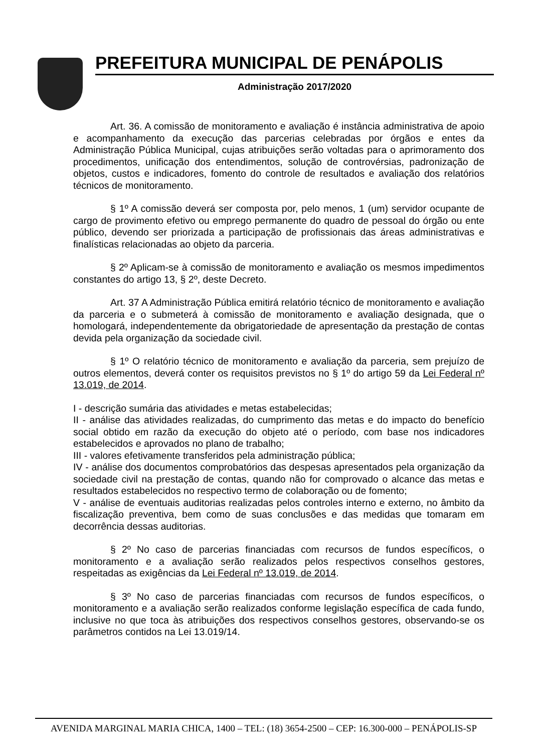PREFEITURA MUNICIPAL DE PENÁPOLIS
Administração 2017/2020
Art. 36. A comissão de monitoramento e avaliação é instância administrativa de apoio e acompanhamento da execução das parcerias celebradas por órgãos e entes da Administração Pública Municipal, cujas atribuições serão voltadas para o aprimoramento dos procedimentos, unificação dos entendimentos, solução de controvérsias, padronização de objetos, custos e indicadores, fomento do controle de resultados e avaliação dos relatórios técnicos de monitoramento.
§ 1º A comissão deverá ser composta por, pelo menos, 1 (um) servidor ocupante de cargo de provimento efetivo ou emprego permanente do quadro de pessoal do órgão ou ente público, devendo ser priorizada a participação de profissionais das áreas administrativas e finalísticas relacionadas ao objeto da parceria.
§ 2º Aplicam-se à comissão de monitoramento e avaliação os mesmos impedimentos constantes do artigo 13, § 2º, deste Decreto.
Art. 37 A Administração Pública emitirá relatório técnico de monitoramento e avaliação da parceria e o submeterá à comissão de monitoramento e avaliação designada, que o homologará, independentemente da obrigatoriedade de apresentação da prestação de contas devida pela organização da sociedade civil.
§ 1º O relatório técnico de monitoramento e avaliação da parceria, sem prejuízo de outros elementos, deverá conter os requisitos previstos no § 1º do artigo 59 da Lei Federal nº 13.019, de 2014.
I - descrição sumária das atividades e metas estabelecidas;
II - análise das atividades realizadas, do cumprimento das metas e do impacto do benefício social obtido em razão da execução do objeto até o período, com base nos indicadores estabelecidos e aprovados no plano de trabalho;
III - valores efetivamente transferidos pela administração pública;
IV - análise dos documentos comprobatórios das despesas apresentados pela organização da sociedade civil na prestação de contas, quando não for comprovado o alcance das metas e resultados estabelecidos no respectivo termo de colaboração ou de fomento;
V - análise de eventuais auditorias realizadas pelos controles interno e externo, no âmbito da fiscalização preventiva, bem como de suas conclusões e das medidas que tomaram em decorrência dessas auditorias.
§ 2º No caso de parcerias financiadas com recursos de fundos específicos, o monitoramento e a avaliação serão realizados pelos respectivos conselhos gestores, respeitadas as exigências da Lei Federal nº 13.019, de 2014.
§ 3º No caso de parcerias financiadas com recursos de fundos específicos, o monitoramento e a avaliação serão realizados conforme legislação específica de cada fundo, inclusive no que toca às atribuições dos respectivos conselhos gestores, observando-se os parâmetros contidos na Lei 13.019/14.
AVENIDA MARGINAL MARIA CHICA, 1400 – TEL: (18) 3654-2500 – CEP: 16.300-000 – PENÁPOLIS-SP